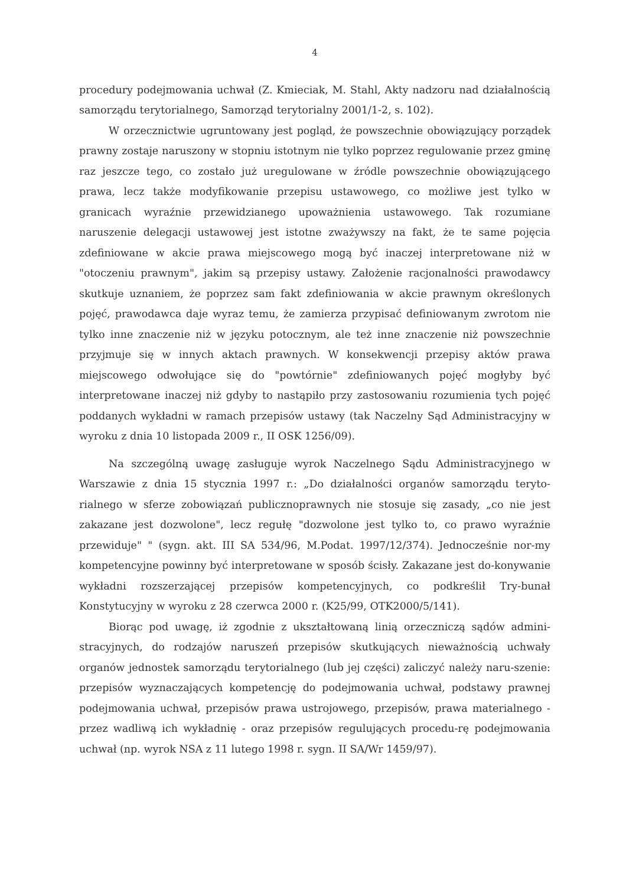4
procedury podejmowania uchwał (Z. Kmieciak, M. Stahl, Akty nadzoru nad działalnością samorządu terytorialnego, Samorząd terytorialny 2001/1-2, s. 102).
W orzecznictwie ugruntowany jest pogląd, że powszechnie obowiązujący porządek prawny zostaje naruszony w stopniu istotnym nie tylko poprzez regulowanie przez gminę raz jeszcze tego, co zostało już uregulowane w źródle powszechnie obowiązującego prawa, lecz także modyfikowanie przepisu ustawowego, co możliwe jest tylko w granicach wyraźnie przewidzianego upoważnienia ustawowego. Tak rozumiane naruszenie delegacji ustawowej jest istotne zważywszy na fakt, że te same pojęcia zdefiniowane w akcie prawa miejscowego mogą być inaczej interpretowane niż w "otoczeniu prawnym", jakim są przepisy ustawy. Założenie racjonalności prawodawcy skutkuje uznaniem, że poprzez sam fakt zdefiniowania w akcie prawnym określonych pojęć, prawodawca daje wyraz temu, że zamierza przypisać definiowanym zwrotom nie tylko inne znaczenie niż w języku potocznym, ale też inne znaczenie niż powszechnie przyjmuje się w innych aktach prawnych. W konsekwencji przepisy aktów prawa miejscowego odwołujące się do "powtórnie" zdefiniowanych pojęć mogłyby być interpretowane inaczej niż gdyby to nastąpiło przy zastosowaniu rozumienia tych pojęć poddanych wykładni w ramach przepisów ustawy (tak Naczelny Sąd Administracyjny w wyroku z dnia 10 listopada 2009 r., II OSK 1256/09).
Na szczególną uwagę zasługuje wyrok Naczelnego Sądu Administracyjnego w Warszawie z dnia 15 stycznia 1997 r.: „Do działalności organów samorządu teryto-rialnego w sferze zobowiązań publicznoprawnych nie stosuje się zasady, „co nie jest zakazane jest dozwolone", lecz regułę "dozwolone jest tylko to, co prawo wyraźnie przewiduje" " (sygn. akt. III SA 534/96, M.Podat. 1997/12/374). Jednocześnie nor-my kompetencyjne powinny być interpretowane w sposób ścisły. Zakazane jest do-konywanie wykładni rozszerzającej przepisów kompetencyjnych, co podkreślił Try-bunał Konstytucyjny w wyroku z 28 czerwca 2000 r. (K25/99, OTK2000/5/141).
Biorąc pod uwagę, iż zgodnie z ukształtowaną linią orzeczniczą sądów admini-stracyjnych, do rodzajów naruszeń przepisów skutkujących nieważnością uchwały organów jednostek samorządu terytorialnego (lub jej części) zaliczyć należy naru-szenie: przepisów wyznaczających kompetencję do podejmowania uchwał, podstawy prawnej podejmowania uchwał, przepisów prawa ustrojowego, przepisów, prawa materialnego - przez wadliwą ich wykładnię - oraz przepisów regulujących procedu-rę podejmowania uchwał (np. wyrok NSA z 11 lutego 1998 r. sygn. II SA/Wr 1459/97).